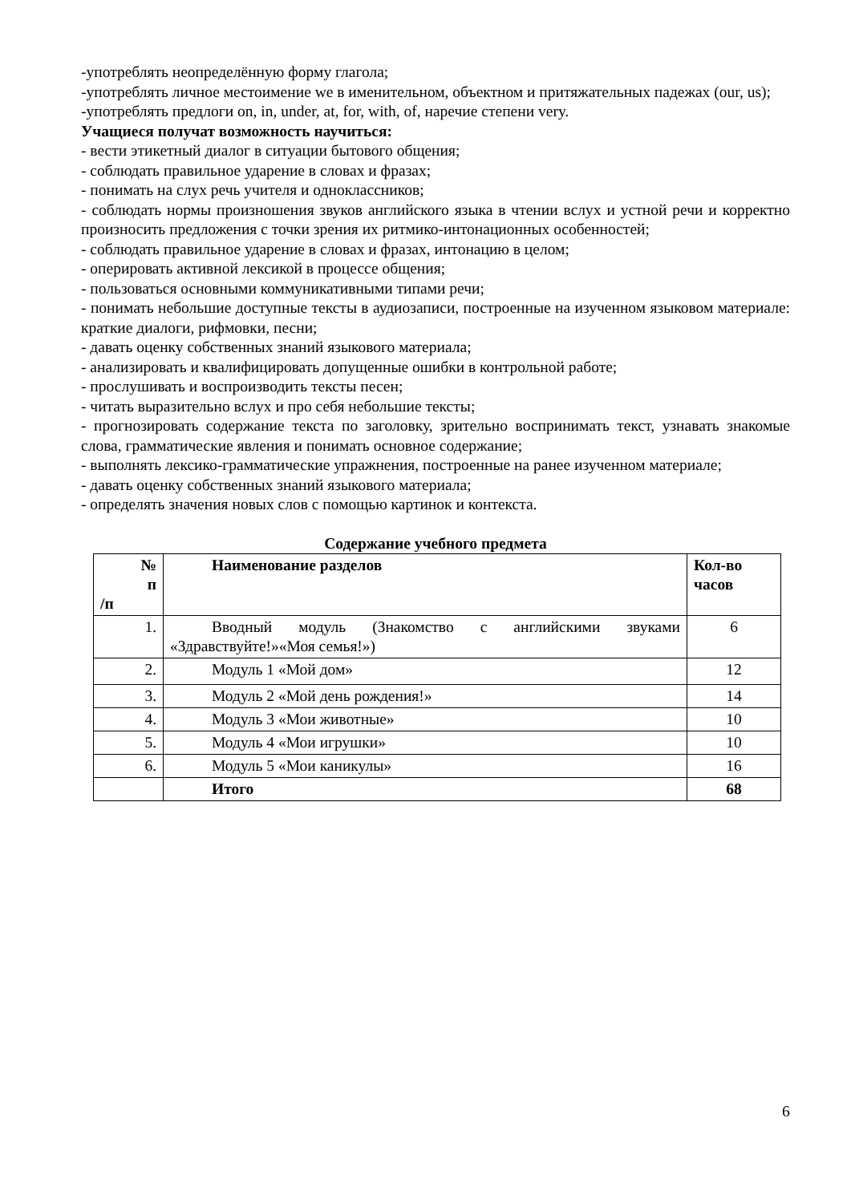-употреблять неопределённую форму глагола;
-употреблять личное местоимение we в именительном, объектном и притяжательных падежах (our, us);
-употреблять предлоги on, in, under, at, for, with, of, наречие степени very.
Учащиеся получат возможность научиться:
- вести этикетный диалог в ситуации бытового общения;
- соблюдать правильное ударение в словах и фразах;
- понимать на слух речь учителя и одноклассников;
- соблюдать нормы произношения звуков английского языка в чтении вслух и устной речи и корректно произносить предложения с точки зрения их ритмико-интонационных особенностей;
- соблюдать правильное ударение в словах и фразах, интонацию в целом;
- оперировать активной лексикой в процессе общения;
- пользоваться основными коммуникативными типами речи;
- понимать небольшие доступные тексты в аудиозаписи, построенные на изученном языковом материале: краткие диалоги, рифмовки, песни;
- давать оценку собственных знаний языкового материала;
- анализировать и квалифицировать допущенные ошибки в контрольной работе;
- прослушивать и воспроизводить тексты песен;
- читать выразительно вслух и про себя небольшие тексты;
- прогнозировать содержание текста по заголовку, зрительно воспринимать текст, узнавать знакомые слова, грамматические явления и понимать основное содержание;
- выполнять лексико-грамматические упражнения, построенные на ранее изученном материале;
- давать оценку собственных знаний языкового материала;
- определять значения новых слов с помощью картинок и контекста.
Содержание учебного предмета
| № п /п | Наименование разделов | Кол-во часов |
| --- | --- | --- |
| 1. | Вводный модуль (Знакомство с английскими звуками «Здравствуйте!»«Моя семья!») | 6 |
| 2. | Модуль 1 «Мой дом» | 12 |
| 3. | Модуль 2 «Мой день рождения!» | 14 |
| 4. | Модуль 3 «Мои животные» | 10 |
| 5. | Модуль 4 «Мои игрушки» | 10 |
| 6. | Модуль 5 «Мои каникулы» | 16 |
| | Итого | 68 |
6